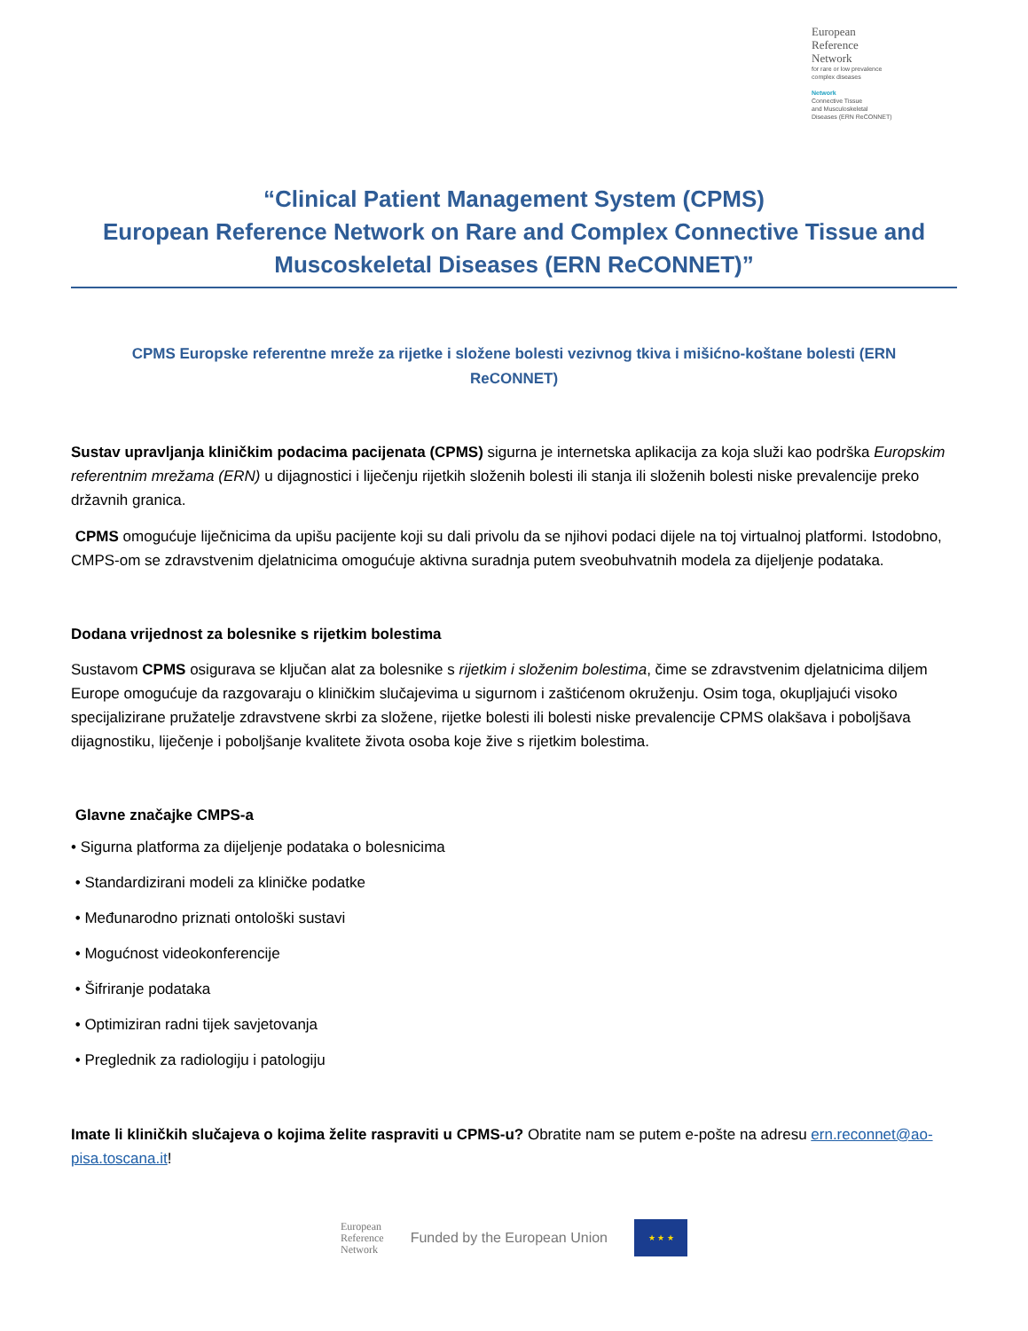European
Reference
Network
for rare or low prevalence
complex diseases
Network
Connective Tissue
and Musculoskeletal
Diseases (ERN ReCONNET)
“Clinical Patient Management System (CPMS)
European Reference Network on Rare and Complex Connective Tissue and Muscoskeletal Diseases (ERN ReCONNET)”
CPMS Europske referentne mreže za rijetke i složene bolesti vezivnog tkiva i mišićno-koštane bolesti (ERN ReCONNET)
Sustav upravljanja kliničkim podacima pacijenata (CPMS) sigurna je internetska aplikacija za koja služi kao podrška Europskim referentnim mrežama (ERN) u dijagnostici i liječenju rijetkih složenih bolesti ili stanja ili složenih bolesti niske prevalencije preko državnih granica.
CPMS omogućuje liječnicima da upišu pacijente koji su dali privolu da se njihovi podaci dijele na toj virtualnoj platformi. Istodobno, CMPS-om se zdravstvenim djelatnicima omogućuje aktivna suradnja putem sveobuhvatnih modela za dijeljenje podataka.
Dodana vrijednost za bolesnike s rijetkim bolestima
Sustavom CPMS osigurava se ključan alat za bolesnike s rijetkim i složenim bolestima, čime se zdravstvenim djelatnicima diljem Europe omogućuje da razgovaraju o kliničkim slučajevima u sigurnom i zaštićenom okruženju. Osim toga, okupljajući visoko specijalizirane pružatelje zdravstvene skrbi za složene, rijetke bolesti ili bolesti niske prevalencije CPMS olakšava i poboljšava dijagnostiku, liječenje i poboljšanje kvalitete života osoba koje žive s rijetkim bolestima.
Glavne značajke CMPS-a
• Sigurna platforma za dijeljenje podataka o bolesnicima
• Standardizirani modeli za kliničke podatke
• Međunarodno priznati ontološki sustavi
• Mogućnost videokonferencije
• Šifriranje podataka
• Optimiziran radni tijek savjetovanja
• Preglednik za radiologiju i patologiju
Imate li kliničkih slučajeva o kojima želite raspraviti u CPMS-u? Obratite nam se putem e-pošte na adresu ern.reconnet@ao-pisa.toscana.it!
European
Reference
Network Funded by the European Union
★ ★ ★